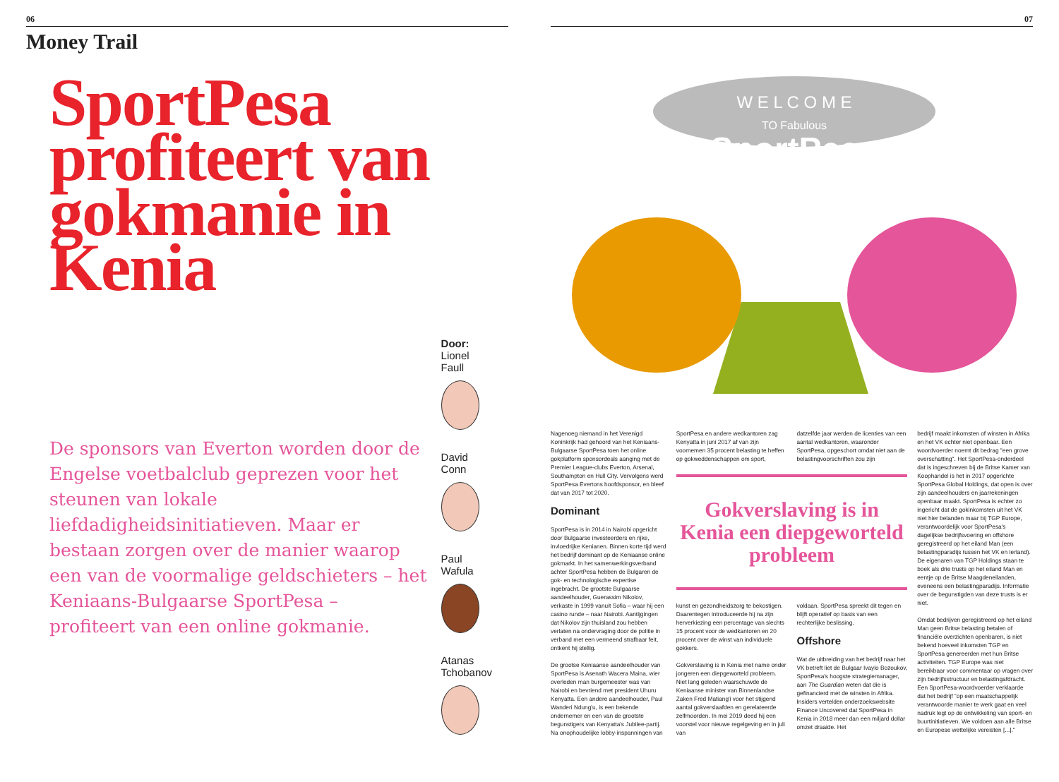06
Money Trail
SportPesa profiteert van gokmanie in Kenia
De sponsors van Everton worden door de Engelse voetbalclub geprezen voor het steunen van lokale liefdadigheidsinitiatieven. Maar er bestaan zorgen over de manier waarop een van de voormalige geldschieters – het Keniaans-Bulgaarse SportPesa – profiteert van een online gokmanie.
Door:
Lionel
Faull
David
Conn
Paul
Wafula
Atanas
Tchobanov
07
W E L C O M E
TO Fabulous
SportPesa
Nagenoeg niemand in het Verenigd Koninkrijk had gehoord van het Keniaans-Bulgaarse SportPesa toen het online gokplatform sponsordeals aanging met de Premier League-clubs Everton, Arsenal, Southampton en Hull City. Vervolgens werd SportPesa Evertons hoofdsponsor, en bleef dat van 2017 tot 2020.
Dominant
SportPesa is in 2014 in Nairobi opgericht door Bulgaarse investeerders en rijke, invloedrijke Kenianen. Binnen korte tijd werd het bedrijf dominant op de Keniaanse online gokmarkt. In het samenwerkingsverband achter SportPesa hebben de Bulgaren de gok- en technologische expertise ingebracht. De grootste Bulgaarse aandeelhouder, Guerassim Nikolov, verkaste in 1999 vanuit Sofia – waar hij een casino runde – naar Nairobi. Aantijgingen dat Nikolov zijn thuisland zou hebben verlaten na ondervraging door de politie in verband met een vermeend strafbaar feit, ontkent hij stellig.
De grootse Keniaanse aandeelhouder van SportPesa is Asenath Wacera Maina, wier overleden man burgemeester was van Nairobi en bevriend met president Uhuru Kenyatta. Een andere aandeelhouder, Paul Wanderi Ndung'u, is een bekende ondernemer en een van de grootste begunstigers van Kenyatta's Jubilee-partij. Na onophoudelijke lobby-inspanningen van
SportPesa en andere wedkantoren zag Kenyatta in juni 2017 af van zijn voornemen 35 procent belasting te heffen op gokweddenschappen om sport,
datzelfde jaar werden de licenties van een aantal wedkantoren, waaronder SportPesa, opgeschort omdat niet aan de belastingvoorschriften zou zijn
Gokverslaving is in Kenia een diepgeworteld probleem
kunst en gezondheidszorg te bekostigen. Daarentegen introduceerde hij na zijn herverkiezing een percentage van slechts 15 procent voor de wedkantoren en 20 procent over de winst van individuele gokkers.
Gokverslaving is in Kenia met name onder jongeren een diepgeworteld probleem. Niet lang geleden waarschuwde de Keniaanse minister van Binnenlandse Zaken Fred Matiang'i voor het stijgend aantal gokverslaafden en gerelateerde zelfmoorden. In mei 2019 deed hij een voorstel voor nieuwe regelgeving en in juli van
voldaan. SportPesa spreekt dit tegen en blijft operatief op basis van een rechterlijke beslissing.
Offshore
Wat de uitbreiding van het bedrijf naar het VK betreft liet de Bulgaar Ivaylo Bozoukov, SportPesa's hoogste strategiemanager, aan The Guardian weten dat die is gefinancierd met de winsten in Afrika. Insiders vertelden onderzoekswebsite Finance Uncovered dat SportPesa in Kenia in 2018 meer dan een miljard dollar omzet draaide. Het
bedrijf maakt inkomsten of winsten in Afrika en het VK echter niet openbaar. Een woordvoerder noemt dit bedrag "een grove overschatting". Het SportPesa-onderdeel dat is ingeschreven bij de Britse Kamer van Koophandel is het in 2017 opgerichte SportPesa Global Holdings, dat open is over zijn aandeelhouders en jaarrekeningen openbaar maakt. SportPesa is echter zo ingericht dat de gokinkomsten uit het VK niet hier belanden maar bij TGP Europe, verantwoordelijk voor SportPesa's dagelijkse bedrijfsvoering en offshore geregistreerd op het eiland Man (een belastingparadijs tussen het VK en Ierland). De eigenaren van TGP Holdings staan te boek als drie trusts op het eiland Man en eentje op de Britse Maagdeneilanden, eveneens een belastingparadijs. Informatie over de begunstigden van deze trusts is er niet.
Omdat bedrijven geregistreerd op het eiland Man geen Britse belasting betalen of financiële overzichten openbaren, is niet bekend hoeveel inkomsten TGP en SportPesa genereerden met hun Britse activiteiten. TGP Europe was niet bereikbaar voor commentaar op vragen over zijn bedrijfsstructuur en belastingafdracht. Een SportPesa-woordvoerder verklaarde dat het bedrijf "op een maatschappelijk verantwoorde manier te werk gaat en veel nadruk legt op de ontwikkeling van sport- en buurtinitiatieven. We voldoen aan alle Britse en Europese wettelijke vereisten [...]."